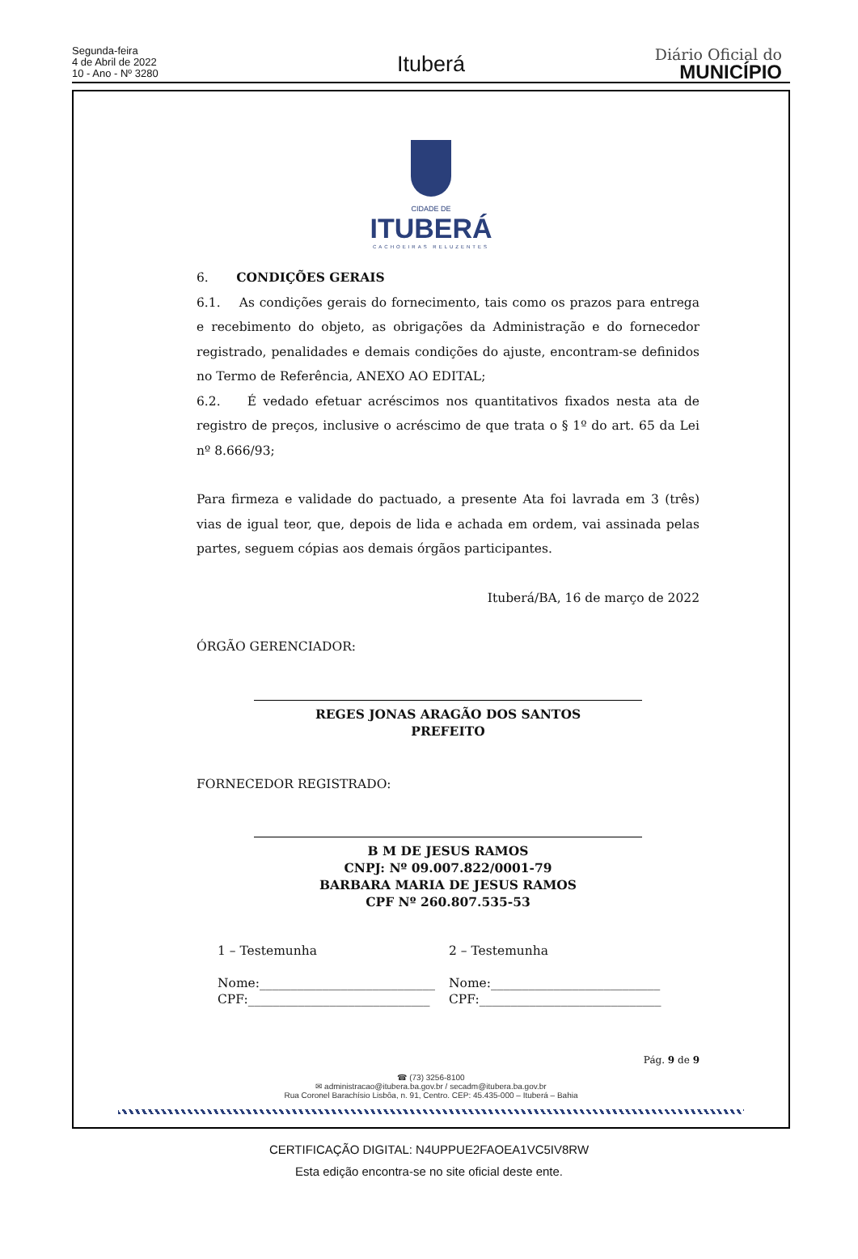Segunda-feira
4 de Abril de 2022
10 - Ano - Nº 3280
Ituberá
Diário Oficial do
MUNICÍPIO
CIDADE DE
ITUBERÁ
CACHOEIRAS RELUZENTES
6. CONDIÇÕES GERAIS
6.1. As condições gerais do fornecimento, tais como os prazos para entrega e recebimento do objeto, as obrigações da Administração e do fornecedor registrado, penalidades e demais condições do ajuste, encontram-se definidos no Termo de Referência, ANEXO AO EDITAL;
6.2. É vedado efetuar acréscimos nos quantitativos fixados nesta ata de registro de preços, inclusive o acréscimo de que trata o § 1º do art. 65 da Lei nº 8.666/93;
Para firmeza e validade do pactuado, a presente Ata foi lavrada em 3 (três) vias de igual teor, que, depois de lida e achada em ordem, vai assinada pelas partes, seguem cópias aos demais órgãos participantes.
Ituberá/BA, 16 de março de 2022
ÓRGÃO GERENCIADOR:
REGES JONAS ARAGÃO DOS SANTOS
PREFEITO
FORNECEDOR REGISTRADO:
B M DE JESUS RAMOS
CNPJ: Nº 09.007.822/0001-79
BARBARA MARIA DE JESUS RAMOS
CPF Nº 260.807.535-53
1 – Testemunha 2 – Testemunha
Nome:____________________________
CPF:_____________________________
Nome:___________________________
CPF:_____________________________
Pág. 9 de 9
☎ (73) 3256-8100
✉ administracao@itubera.ba.gov.br / secadm@itubera.ba.gov.br
Rua Coronel Barachísio Lisbôa, n. 91, Centro. CEP: 45.435-000 – Ituberá – Bahia
CERTIFICAÇÃO DIGITAL: N4UPPUE2FAOEA1VC5IV8RW
Esta edição encontra-se no site oficial deste ente.